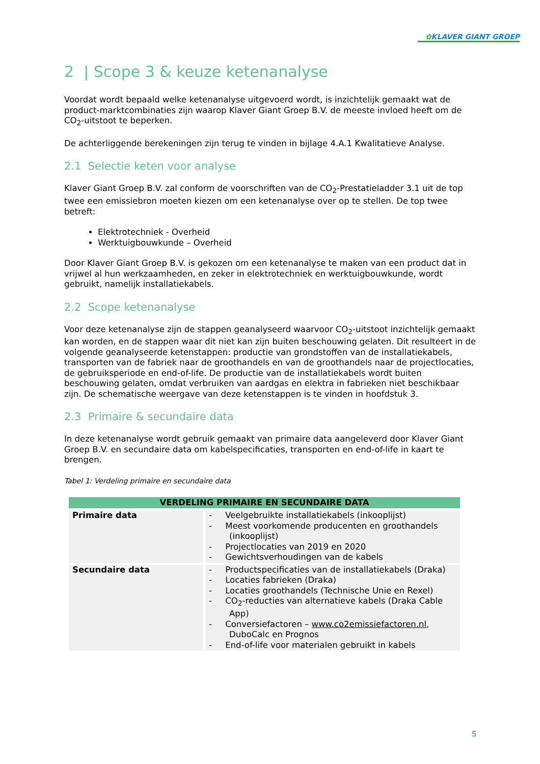✿KLAVER GIANT GROEP
2 | Scope 3 & keuze ketenanalyse
Voordat wordt bepaald welke ketenanalyse uitgevoerd wordt, is inzichtelijk gemaakt wat de product-marktcombinaties zijn waarop Klaver Giant Groep B.V. de meeste invloed heeft om de CO<sub>2</sub>-uitstoot te beperken.
De achterliggende berekeningen zijn terug te vinden in bijlage 4.A.1 Kwalitatieve Analyse.
2.1 Selectie keten voor analyse
Klaver Giant Groep B.V. zal conform de voorschriften van de CO<sub>2</sub>-Prestatieladder 3.1 uit de top twee een emissiebron moeten kiezen om een ketenanalyse over op te stellen. De top twee betreft:
Elektrotechniek - Overheid
Werktuigbouwkunde – Overheid
Door Klaver Giant Groep B.V. is gekozen om een ketenanalyse te maken van een product dat in vrijwel al hun werkzaamheden, en zeker in elektrotechniek en werktuigbouwkunde, wordt gebruikt, namelijk installatiekabels.
2.2 Scope ketenanalyse
Voor deze ketenanalyse zijn de stappen geanalyseerd waarvoor CO<sub>2</sub>-uitstoot inzichtelijk gemaakt kan worden, en de stappen waar dit niet kan zijn buiten beschouwing gelaten. Dit resulteert in de volgende geanalyseerde ketenstappen: productie van grondstoffen van de installatiekabels, transporten van de fabriek naar de groothandels en van de groothandels naar de projectlocaties, de gebruiksperiode en end-of-life. De productie van de installatiekabels wordt buiten beschouwing gelaten, omdat verbruiken van aardgas en elektra in fabrieken niet beschikbaar zijn. De schematische weergave van deze ketenstappen is te vinden in hoofdstuk 3.
2.3 Primaire & secundaire data
In deze ketenanalyse wordt gebruik gemaakt van primaire data aangeleverd door Klaver Giant Groep B.V. en secundaire data om kabelspecificaties, transporten en end-of-life in kaart te brengen.
Tabel 1: Verdeling primaire en secundaire data
| VERDELING PRIMAIRE EN SECUNDAIRE DATA | |
| --- | --- |
| Primaire data | - Veelgebruikte installatiekabels (inkooplijst) - Meest voorkomende producenten en groothandels (inkooplijst) - Projectlocaties van 2019 en 2020 - Gewichtsverhoudingen van de kabels |
| Secundaire data | - Productspecificaties van de installatiekabels (Draka) - Locaties fabrieken (Draka) - Locaties groothandels (Technische Unie en Rexel) - CO<sub>2</sub>-reducties van alternatieve kabels (Draka Cable App) - Conversiefactoren – www.co2emissiefactoren.nl , DuboCalc en Prognos - End-of-life voor materialen gebruikt in kabels |
5